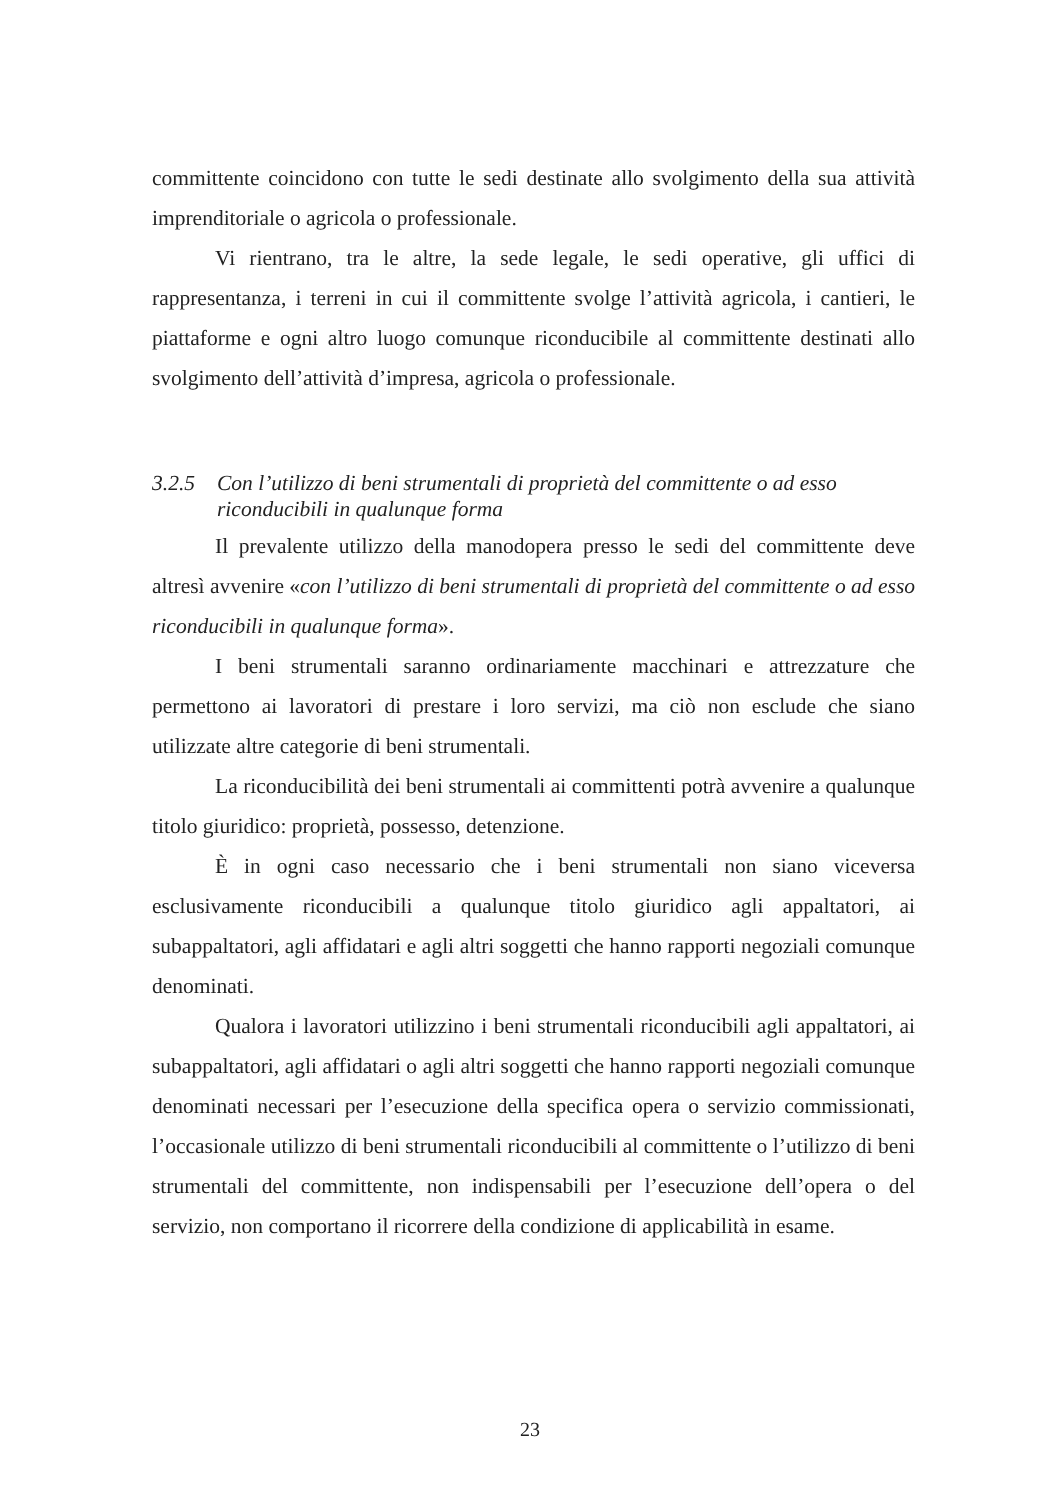committente coincidono con tutte le sedi destinate allo svolgimento della sua attività imprenditoriale o agricola o professionale.
Vi rientrano, tra le altre, la sede legale, le sedi operative, gli uffici di rappresentanza, i terreni in cui il committente svolge l’attività agricola, i cantieri, le piattaforme e ogni altro luogo comunque riconducibile al committente destinati allo svolgimento dell’attività d’impresa, agricola o professionale.
3.2.5 Con l’utilizzo di beni strumentali di proprietà del committente o ad esso riconducibili in qualunque forma
Il prevalente utilizzo della manodopera presso le sedi del committente deve altresì avvenire «con l’utilizzo di beni strumentali di proprietà del committente o ad esso riconducibili in qualunque forma».
I beni strumentali saranno ordinariamente macchinari e attrezzature che permettono ai lavoratori di prestare i loro servizi, ma ciò non esclude che siano utilizzate altre categorie di beni strumentali.
La riconducibilità dei beni strumentali ai committenti potrà avvenire a qualunque titolo giuridico: proprietà, possesso, detenzione.
È in ogni caso necessario che i beni strumentali non siano viceversa esclusivamente riconducibili a qualunque titolo giuridico agli appaltatori, ai subappaltatori, agli affidatari e agli altri soggetti che hanno rapporti negoziali comunque denominati.
Qualora i lavoratori utilizzino i beni strumentali riconducibili agli appaltatori, ai subappaltatori, agli affidatari o agli altri soggetti che hanno rapporti negoziali comunque denominati necessari per l’esecuzione della specifica opera o servizio commissionati, l’occasionale utilizzo di beni strumentali riconducibili al committente o l’utilizzo di beni strumentali del committente, non indispensabili per l’esecuzione dell’opera o del servizio, non comportano il ricorrere della condizione di applicabilità in esame.
23